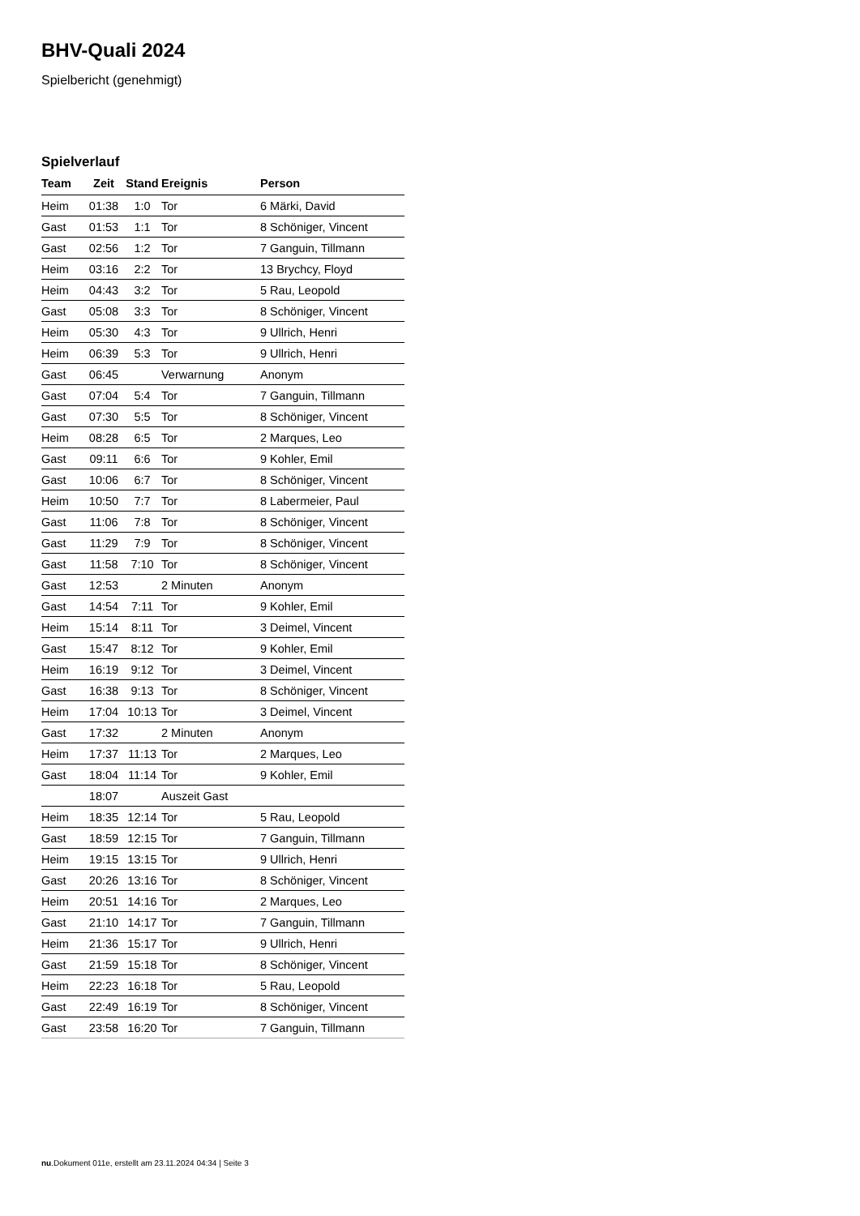BHV-Quali 2024
Spielbericht (genehmigt)
Spielverlauf
| Team | Zeit | Stand | Ereignis | Person |
| --- | --- | --- | --- | --- |
| Heim | 01:38 | 1:0 | Tor | 6 Märki, David |
| Gast | 01:53 | 1:1 | Tor | 8 Schöniger, Vincent |
| Gast | 02:56 | 1:2 | Tor | 7 Ganguin, Tillmann |
| Heim | 03:16 | 2:2 | Tor | 13 Brychcy, Floyd |
| Heim | 04:43 | 3:2 | Tor | 5 Rau, Leopold |
| Gast | 05:08 | 3:3 | Tor | 8 Schöniger, Vincent |
| Heim | 05:30 | 4:3 | Tor | 9 Ullrich, Henri |
| Heim | 06:39 | 5:3 | Tor | 9 Ullrich, Henri |
| Gast | 06:45 | | Verwarnung | Anonym |
| Gast | 07:04 | 5:4 | Tor | 7 Ganguin, Tillmann |
| Gast | 07:30 | 5:5 | Tor | 8 Schöniger, Vincent |
| Heim | 08:28 | 6:5 | Tor | 2 Marques, Leo |
| Gast | 09:11 | 6:6 | Tor | 9 Kohler, Emil |
| Gast | 10:06 | 6:7 | Tor | 8 Schöniger, Vincent |
| Heim | 10:50 | 7:7 | Tor | 8 Labermeier, Paul |
| Gast | 11:06 | 7:8 | Tor | 8 Schöniger, Vincent |
| Gast | 11:29 | 7:9 | Tor | 8 Schöniger, Vincent |
| Gast | 11:58 | 7:10 | Tor | 8 Schöniger, Vincent |
| Gast | 12:53 | | 2 Minuten | Anonym |
| Gast | 14:54 | 7:11 | Tor | 9 Kohler, Emil |
| Heim | 15:14 | 8:11 | Tor | 3 Deimel, Vincent |
| Gast | 15:47 | 8:12 | Tor | 9 Kohler, Emil |
| Heim | 16:19 | 9:12 | Tor | 3 Deimel, Vincent |
| Gast | 16:38 | 9:13 | Tor | 8 Schöniger, Vincent |
| Heim | 17:04 | 10:13 | Tor | 3 Deimel, Vincent |
| Gast | 17:32 | | 2 Minuten | Anonym |
| Heim | 17:37 | 11:13 | Tor | 2 Marques, Leo |
| Gast | 18:04 | 11:14 | Tor | 9 Kohler, Emil |
| | 18:07 | | Auszeit Gast | |
| Heim | 18:35 | 12:14 | Tor | 5 Rau, Leopold |
| Gast | 18:59 | 12:15 | Tor | 7 Ganguin, Tillmann |
| Heim | 19:15 | 13:15 | Tor | 9 Ullrich, Henri |
| Gast | 20:26 | 13:16 | Tor | 8 Schöniger, Vincent |
| Heim | 20:51 | 14:16 | Tor | 2 Marques, Leo |
| Gast | 21:10 | 14:17 | Tor | 7 Ganguin, Tillmann |
| Heim | 21:36 | 15:17 | Tor | 9 Ullrich, Henri |
| Gast | 21:59 | 15:18 | Tor | 8 Schöniger, Vincent |
| Heim | 22:23 | 16:18 | Tor | 5 Rau, Leopold |
| Gast | 22:49 | 16:19 | Tor | 8 Schöniger, Vincent |
| Gast | 23:58 | 16:20 | Tor | 7 Ganguin, Tillmann |
nu.Dokument 011e, erstellt am 23.11.2024 04:34 | Seite 3